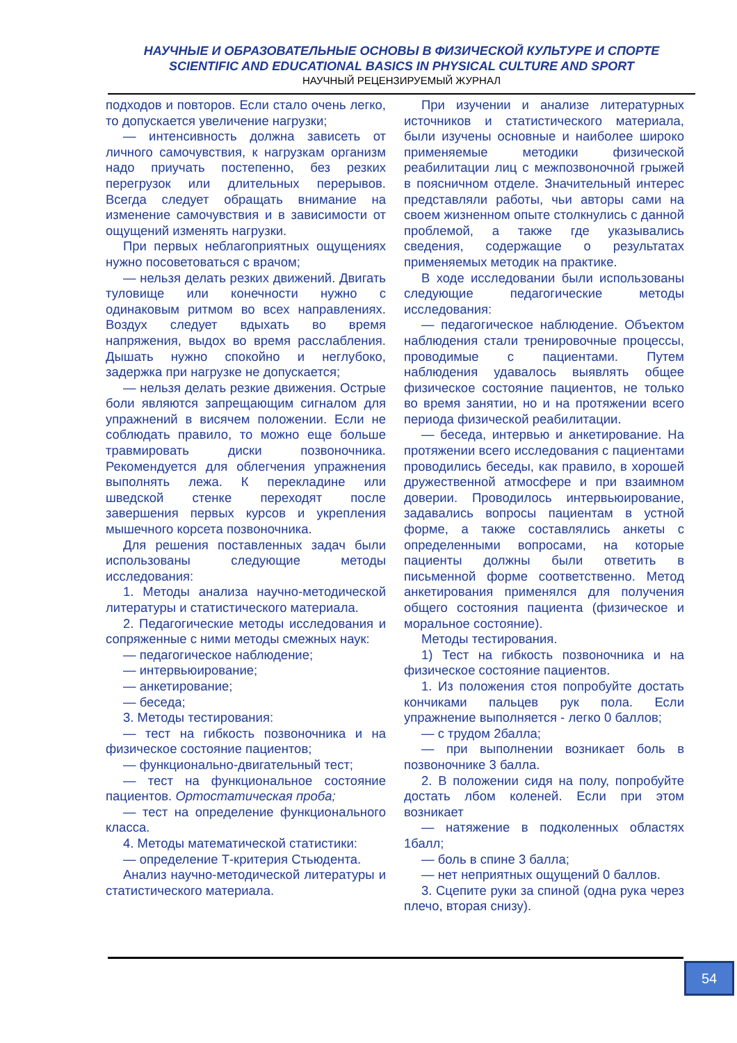НАУЧНЫЕ И ОБРАЗОВАТЕЛЬНЫЕ ОСНОВЫ В ФИЗИЧЕСКОЙ КУЛЬТУРЕ И СПОРТЕ
SCIENTIFIC AND EDUCATIONAL BASICS IN PHYSICAL CULTURE AND SPORT
НАУЧНЫЙ РЕЦЕНЗИРУЕМЫЙ ЖУРНАЛ
подходов и повторов. Если стало очень легко, то допускается увеличение нагрузки;
— интенсивность должна зависеть от личного самочувствия, к нагрузкам организм надо приучать постепенно, без резких перегрузок или длительных перерывов. Всегда следует обращать внимание на изменение самочувствия и в зависимости от ощущений изменять нагрузки.
При первых неблагоприятных ощущениях нужно посоветоваться с врачом;
— нельзя делать резких движений. Двигать туловище или конечности нужно с одинаковым ритмом во всех направлениях. Воздух следует вдыхать во время напряжения, выдох во время расслабления. Дышать нужно спокойно и неглубоко, задержка при нагрузке не допускается;
— нельзя делать резкие движения. Острые боли являются запрещающим сигналом для упражнений в висячем положении. Если не соблюдать правило, то можно еще больше травмировать диски позвоночника. Рекомендуется для облегчения упражнения выполнять лежа. К перекладине или шведской стенке переходят после завершения первых курсов и укрепления мышечного корсета позвоночника.
Для решения поставленных задач были использованы следующие методы исследования:
1. Методы анализа научно-методической литературы и статистического материала.
2. Педагогические методы исследования и сопряженные с ними методы смежных наук:
— педагогическое наблюдение;
— интервьюирование;
— анкетирование;
— беседа;
3. Методы тестирования:
— тест на гибкость позвоночника и на физическое состояние пациентов;
— функционально-двигательный тест;
— тест на функциональное состояние пациентов. Ортостатическая проба;
— тест на определение функционального класса.
4. Методы математической статистики:
— определение Т-критерия Стьюдента.
Анализ научно-методической литературы и статистического материала.
При изучении и анализе литературных источников и статистического материала, были изучены основные и наиболее широко применяемые методики физической реабилитации лиц с межпозвоночной грыжей в поясничном отделе. Значительный интерес представляли работы, чьи авторы сами на своем жизненном опыте столкнулись с данной проблемой, а также где указывались сведения, содержащие о результатах применяемых методик на практике.
В ходе исследовании были использованы следующие педагогические методы исследования:
— педагогическое наблюдение. Объектом наблюдения стали тренировочные процессы, проводимые с пациентами. Путем наблюдения удавалось выявлять общее физическое состояние пациентов, не только во время занятии, но и на протяжении всего периода физической реабилитации.
— беседа, интервью и анкетирование. На протяжении всего исследования с пациентами проводились беседы, как правило, в хорошей дружественной атмосфере и при взаимном доверии. Проводилось интервьюирование, задавались вопросы пациентам в устной форме, а также составлялись анкеты с определенными вопросами, на которые пациенты должны были ответить в письменной форме соответственно. Метод анкетирования применялся для получения общего состояния пациента (физическое и моральное состояние).
Методы тестирования.
1) Тест на гибкость позвоночника и на физическое состояние пациентов.
1. Из положения стоя попробуйте достать кончиками пальцев рук пола. Если упражнение выполняется - легко 0 баллов;
— с трудом 2балла;
— при выполнении возникает боль в позвоночнике 3 балла.
2. В положении сидя на полу, попробуйте достать лбом коленей. Если при этом возникает
— натяжение в подколенных областях 1балл;
— боль в спине 3 балла;
— нет неприятных ощущений 0 баллов.
3. Сцепите руки за спиной (одна рука через плечо, вторая снизу).
54